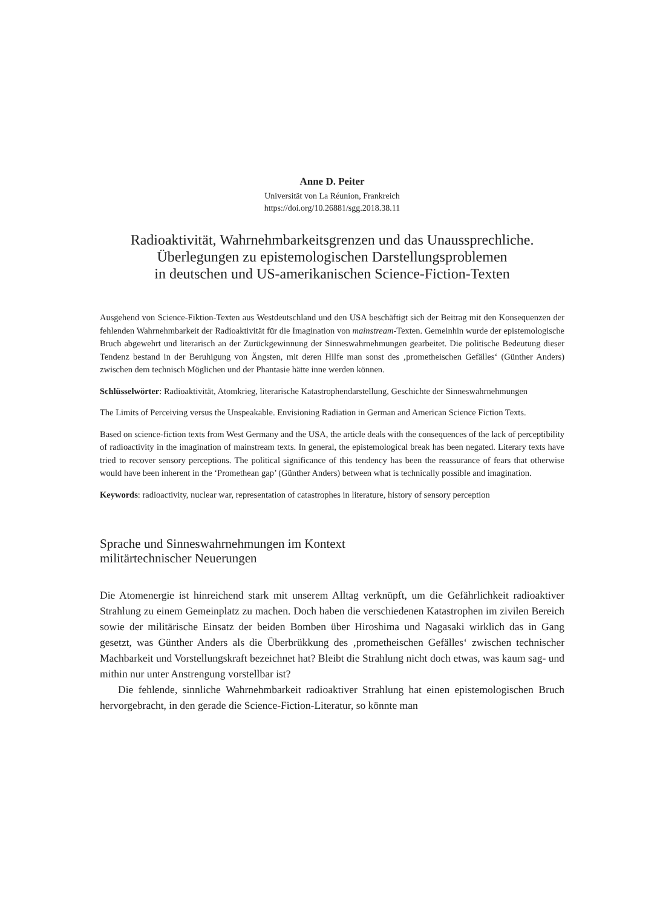Anne D. Peiter
Universität von La Réunion, Frankreich
https://doi.org/10.26881/sgg.2018.38.11
Radioaktivität, Wahrnehmbarkeitsgrenzen und das Unaussprechliche.
Überlegungen zu epistemologischen Darstellungsproblemen
in deutschen und US-amerikanischen Science-Fiction-Texten
Ausgehend von Science-Fiktion-Texten aus Westdeutschland und den USA beschäftigt sich der Beitrag mit den Konsequenzen der fehlenden Wahrnehmbarkeit der Radioaktivität für die Imagination von mainstream-Texten. Gemeinhin wurde der epistemologische Bruch abgewehrt und literarisch an der Zurückgewinnung der Sinneswahrnehmungen gearbeitet. Die politische Bedeutung dieser Tendenz bestand in der Beruhigung von Ängsten, mit deren Hilfe man sonst des ‚prometheischen Gefälles‘ (Günther Anders) zwischen dem technisch Möglichen und der Phantasie hätte inne werden können.
Schlüsselwörter: Radioaktivität, Atomkrieg, literarische Katastrophendarstellung, Geschichte der Sinneswahrnehmungen
The Limits of Perceiving versus the Unspeakable. Envisioning Radiation in German and American Science Fiction Texts.
Based on science-fiction texts from West Germany and the USA, the article deals with the consequences of the lack of perceptibility of radioactivity in the imagination of mainstream texts. In general, the epistemological break has been negated. Literary texts have tried to recover sensory perceptions. The political significance of this tendency has been the reassurance of fears that otherwise would have been inherent in the ‘Promethean gap’ (Günther Anders) between what is technically possible and imagination.
Keywords: radioactivity, nuclear war, representation of catastrophes in literature, history of sensory perception
Sprache und Sinneswahrnehmungen im Kontext
militärtechnischer Neuerungen
Die Atomenergie ist hinreichend stark mit unserem Alltag verknüpft, um die Gefährlichkeit radioaktiver Strahlung zu einem Gemeinplatz zu machen. Doch haben die verschiedenen Katastrophen im zivilen Bereich sowie der militärische Einsatz der beiden Bomben über Hiroshima und Nagasaki wirklich das in Gang gesetzt, was Günther Anders als die Überbrükkung des ‚prometheischen Gefälles‘ zwischen technischer Machbarkeit und Vorstellungskraft bezeichnet hat? Bleibt die Strahlung nicht doch etwas, was kaum sag- und mithin nur unter Anstrengung vorstellbar ist?
Die fehlende, sinnliche Wahrnehmbarkeit radioaktiver Strahlung hat einen epistemologischen Bruch hervorgebracht, in den gerade die Science-Fiction-Literatur, so könnte man